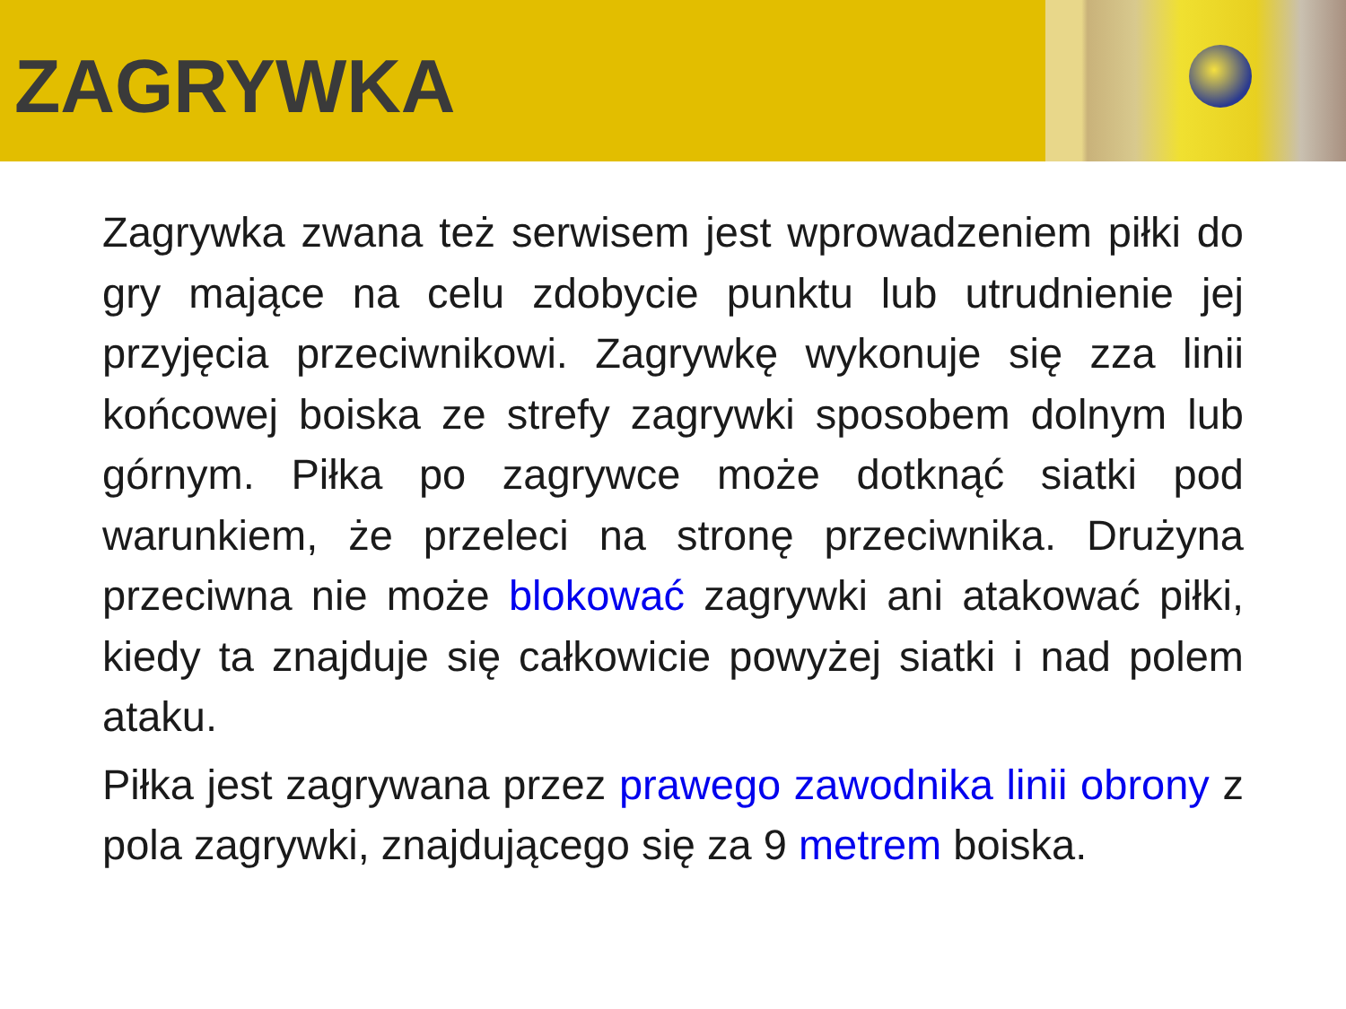ZAGRYWKA
Zagrywka zwana też serwisem jest wprowadzeniem piłki do gry mające na celu zdobycie punktu lub utrudnienie jej przyjęcia przeciwnikowi. Zagrywkę wykonuje się zza linii końcowej boiska ze strefy zagrywki sposobem dolnym lub górnym. Piłka po zagrywce może dotknąć siatki pod warunkiem, że przeleci na stronę przeciwnika. Drużyna przeciwna nie może blokować zagrywki ani atakować piłki, kiedy ta znajduje się całkowicie powyżej siatki i nad polem ataku.
Piłka jest zagrywana przez prawego zawodnika linii obrony z pola zagrywki, znajdującego się za 9 metrem boiska.